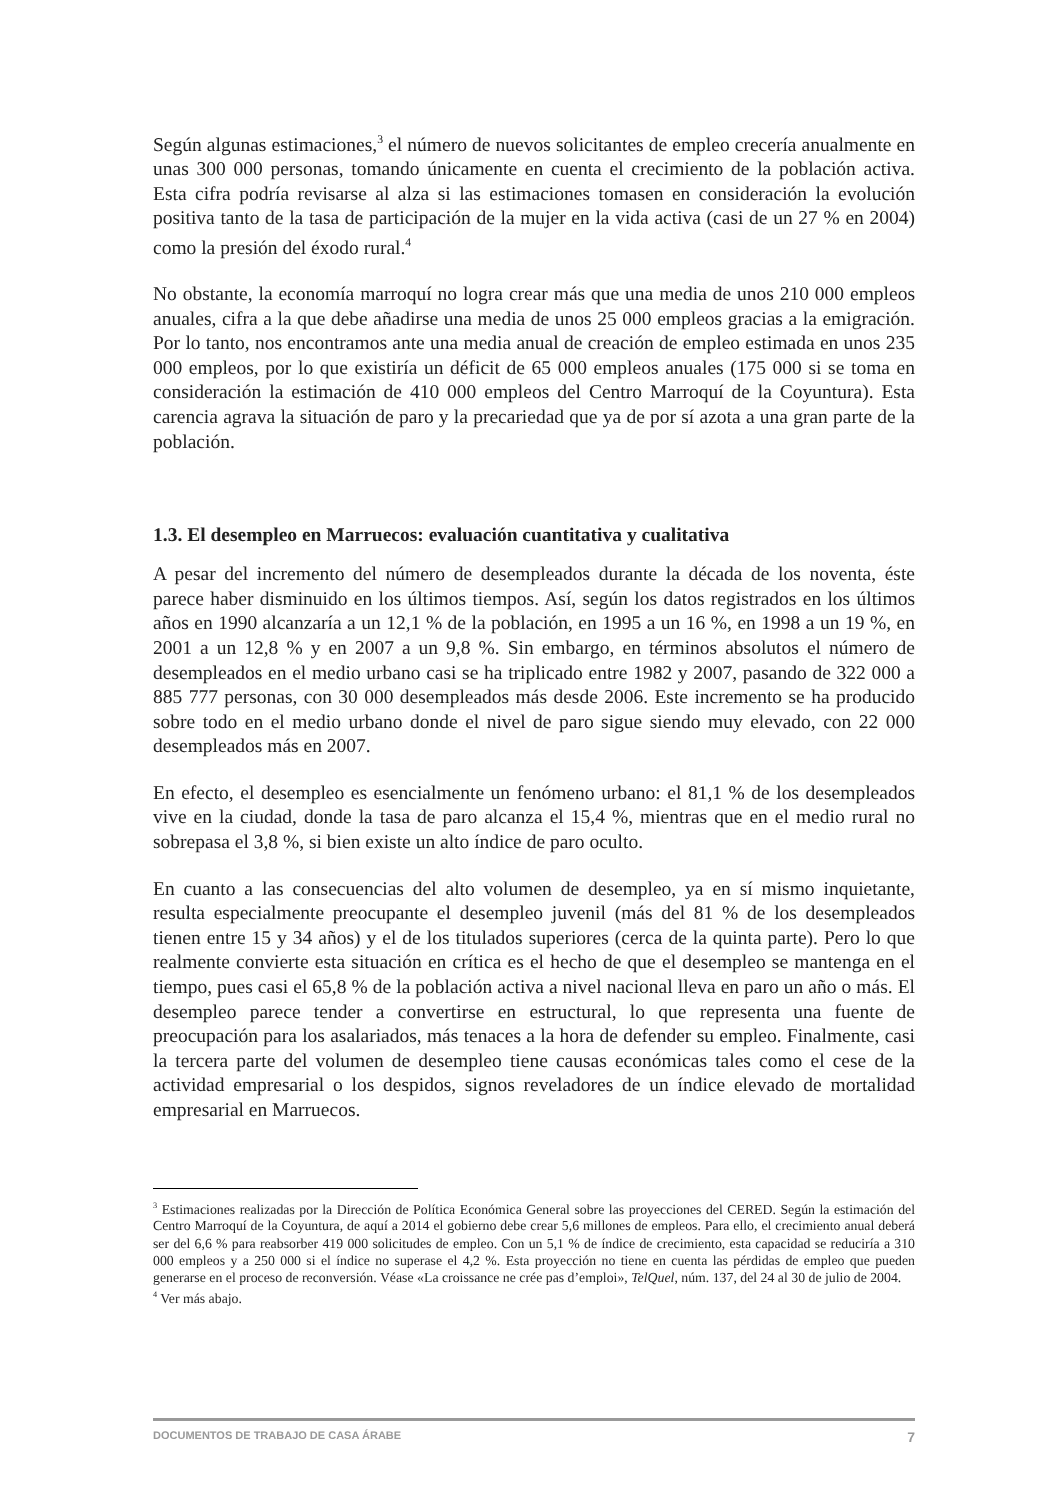Según algunas estimaciones,<sup>3</sup> el número de nuevos solicitantes de empleo crecería anualmente en unas 300 000 personas, tomando únicamente en cuenta el crecimiento de la población activa. Esta cifra podría revisarse al alza si las estimaciones tomasen en consideración la evolución positiva tanto de la tasa de participación de la mujer en la vida activa (casi de un 27 % en 2004) como la presión del éxodo rural.<sup>4</sup>
No obstante, la economía marroquí no logra crear más que una media de unos 210 000 empleos anuales, cifra a la que debe añadirse una media de unos 25 000 empleos gracias a la emigración. Por lo tanto, nos encontramos ante una media anual de creación de empleo estimada en unos 235 000 empleos, por lo que existiría un déficit de 65 000 empleos anuales (175 000 si se toma en consideración la estimación de 410 000 empleos del Centro Marroquí de la Coyuntura). Esta carencia agrava la situación de paro y la precariedad que ya de por sí azota a una gran parte de la población.
1.3. El desempleo en Marruecos: evaluación cuantitativa y cualitativa
A pesar del incremento del número de desempleados durante la década de los noventa, éste parece haber disminuido en los últimos tiempos. Así, según los datos registrados en los últimos años en 1990 alcanzaría a un 12,1 % de la población, en 1995 a un 16 %, en 1998 a un 19 %, en 2001 a un 12,8 % y en 2007 a un 9,8 %. Sin embargo, en términos absolutos el número de desempleados en el medio urbano casi se ha triplicado entre 1982 y 2007, pasando de 322 000 a 885 777 personas, con 30 000 desempleados más desde 2006. Este incremento se ha producido sobre todo en el medio urbano donde el nivel de paro sigue siendo muy elevado, con 22 000 desempleados más en 2007.
En efecto, el desempleo es esencialmente un fenómeno urbano: el 81,1 % de los desempleados vive en la ciudad, donde la tasa de paro alcanza el 15,4 %, mientras que en el medio rural no sobrepasa el 3,8 %, si bien existe un alto índice de paro oculto.
En cuanto a las consecuencias del alto volumen de desempleo, ya en sí mismo inquietante, resulta especialmente preocupante el desempleo juvenil (más del 81 % de los desempleados tienen entre 15 y 34 años) y el de los titulados superiores (cerca de la quinta parte). Pero lo que realmente convierte esta situación en crítica es el hecho de que el desempleo se mantenga en el tiempo, pues casi el 65,8 % de la población activa a nivel nacional lleva en paro un año o más. El desempleo parece tender a convertirse en estructural, lo que representa una fuente de preocupación para los asalariados, más tenaces a la hora de defender su empleo. Finalmente, casi la tercera parte del volumen de desempleo tiene causas económicas tales como el cese de la actividad empresarial o los despidos, signos reveladores de un índice elevado de mortalidad empresarial en Marruecos.
<sup>3</sup> Estimaciones realizadas por la Dirección de Política Económica General sobre las proyecciones del CERED. Según la estimación del Centro Marroquí de la Coyuntura, de aquí a 2014 el gobierno debe crear 5,6 millones de empleos. Para ello, el crecimiento anual deberá ser del 6,6 % para reabsorber 419 000 solicitudes de empleo. Con un 5,1 % de índice de crecimiento, esta capacidad se reduciría a 310 000 empleos y a 250 000 si el índice no superase el 4,2 %. Esta proyección no tiene en cuenta las pérdidas de empleo que pueden generarse en el proceso de reconversión. Véase «La croissance ne crée pas d’emploi», TelQuel, núm. 137, del 24 al 30 de julio de 2004.
<sup>4</sup> Ver más abajo.
DOCUMENTOS DE TRABAJO DE CASA ÁRABE 7